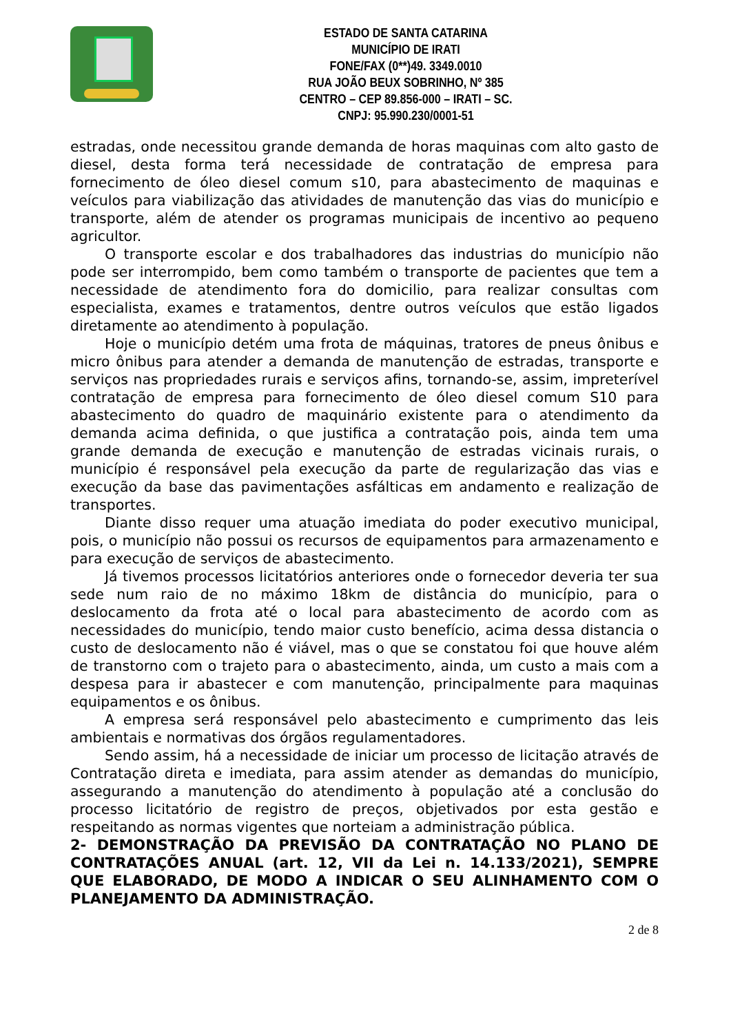ESTADO DE SANTA CATARINA
MUNICÍPIO DE IRATI
FONE/FAX (0**)49. 3349.0010
RUA JOÃO BEUX SOBRINHO, Nº 385
CENTRO – CEP 89.856-000 – IRATI – SC.
CNPJ: 95.990.230/0001-51
estradas, onde necessitou grande demanda de horas maquinas com alto gasto de diesel, desta forma terá necessidade de contratação de empresa para fornecimento de óleo diesel comum s10, para abastecimento de maquinas e veículos para viabilização das atividades de manutenção das vias do município e transporte, além de atender os programas municipais de incentivo ao pequeno agricultor.
O transporte escolar e dos trabalhadores das industrias do município não pode ser interrompido, bem como também o transporte de pacientes que tem a necessidade de atendimento fora do domicilio, para realizar consultas com especialista, exames e tratamentos, dentre outros veículos que estão ligados diretamente ao atendimento à população.
Hoje o município detém uma frota de máquinas, tratores de pneus ônibus e micro ônibus para atender a demanda de manutenção de estradas, transporte e serviços nas propriedades rurais e serviços afins, tornando-se, assim, impreterível contratação de empresa para fornecimento de óleo diesel comum S10 para abastecimento do quadro de maquinário existente para o atendimento da demanda acima definida, o que justifica a contratação pois, ainda tem uma grande demanda de execução e manutenção de estradas vicinais rurais, o município é responsável pela execução da parte de regularização das vias e execução da base das pavimentações asfálticas em andamento e realização de transportes.
Diante disso requer uma atuação imediata do poder executivo municipal, pois, o município não possui os recursos de equipamentos para armazenamento e para execução de serviços de abastecimento.
Já tivemos processos licitatórios anteriores onde o fornecedor deveria ter sua sede num raio de no máximo 18km de distância do município, para o deslocamento da frota até o local para abastecimento de acordo com as necessidades do município, tendo maior custo benefício, acima dessa distancia o custo de deslocamento não é viável, mas o que se constatou foi que houve além de transtorno com o trajeto para o abastecimento, ainda, um custo a mais com a despesa para ir abastecer e com manutenção, principalmente para maquinas equipamentos e os ônibus.
A empresa será responsável pelo abastecimento e cumprimento das leis ambientais e normativas dos órgãos regulamentadores.
Sendo assim, há a necessidade de iniciar um processo de licitação através de Contratação direta e imediata, para assim atender as demandas do município, assegurando a manutenção do atendimento à população até a conclusão do processo licitatório de registro de preços, objetivados por esta gestão e respeitando as normas vigentes que norteiam a administração pública.
2- DEMONSTRAÇÃO DA PREVISÃO DA CONTRATAÇÃO NO PLANO DE CONTRATAÇÕES ANUAL (art. 12, VII da Lei n. 14.133/2021), SEMPRE QUE ELABORADO, DE MODO A INDICAR O SEU ALINHAMENTO COM O PLANEJAMENTO DA ADMINISTRAÇÃO.
2 de 8